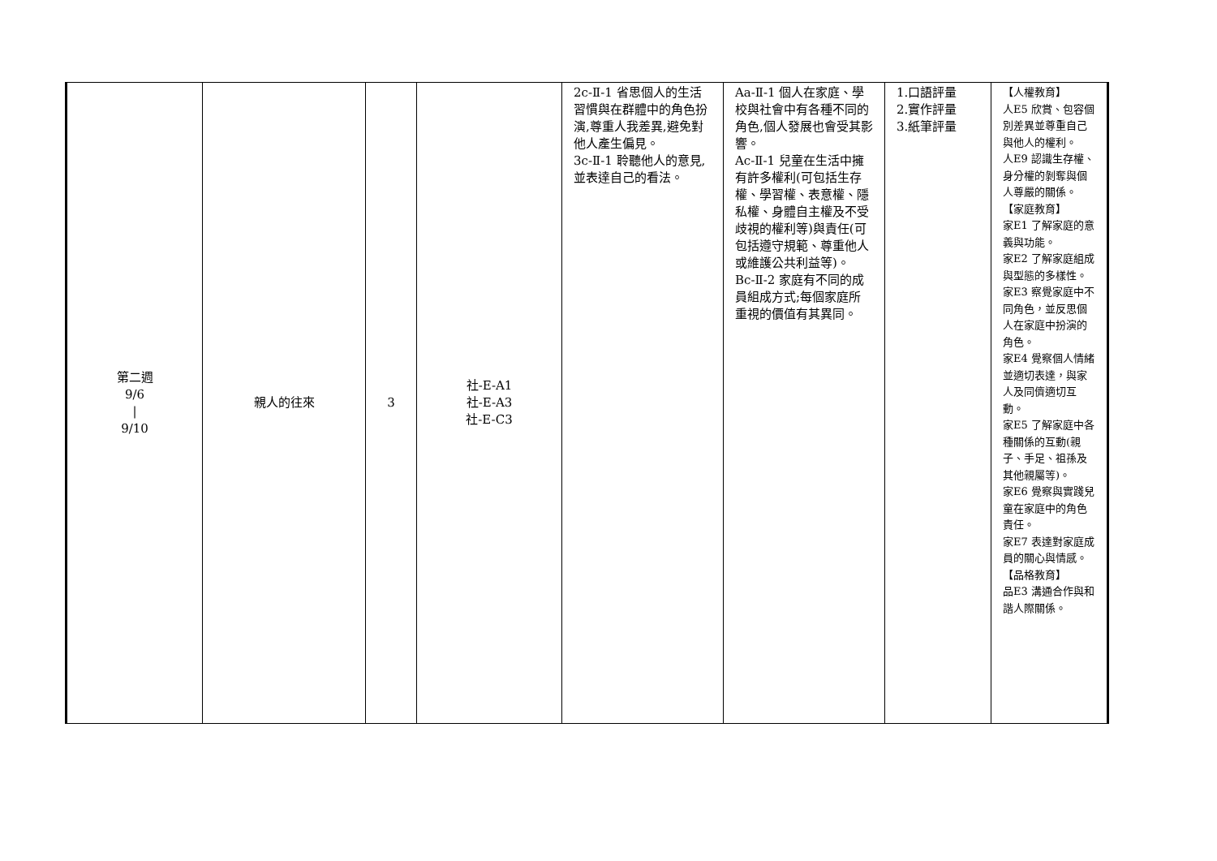| 第二週 9/6 / 9/10 | 親人的往來 | 3 | 社-E-A1 社-E-A3 社-E-C3 | 2c-Ⅱ-1 省思個人的生活習慣與在群體中的角色扮演,尊重人我差異,避免對他人產生偏見。 3c-Ⅱ-1 聆聽他人的意見,並表達自己的看法。 | Aa-Ⅱ-1 個人在家庭、學校與社會中有各種不同的角色,個人發展也會受其影響。 Ac-Ⅱ-1 兒童在生活中擁有許多權利(可包括生存權、學習權、表意權、隱私權、身體自主權及不受歧視的權利等)與責任(可包括遵守規範、尊重他人或維護公共利益等)。 Bc-Ⅱ-2 家庭有不同的成員組成方式;每個家庭所重視的價值有其異同。 | 1.口語評量 2.實作評量 3.紙筆評量 | 【人權教育】 人E5 欣賞、包容個別差異並尊重自己與他人的權利。 人E9 認識生存權、身分權的剝奪與個人尊嚴的關係。 【家庭教育】 家E1 了解家庭的意義與功能。 家E2 了解家庭組成與型態的多樣性。 家E3 察覺家庭中不同角色，並反思個人在家庭中扮演的角色。 家E4 覺察個人情緒並適切表達，與家人及同儕適切互動。 家E5 了解家庭中各種關係的互動(親子、手足、祖孫及其他親屬等)。 家E6 覺察與實踐兒童在家庭中的角色責任。 家E7 表達對家庭成員的關心與情感。 【品格教育】 品E3 溝通合作與和諧人際關係。 |